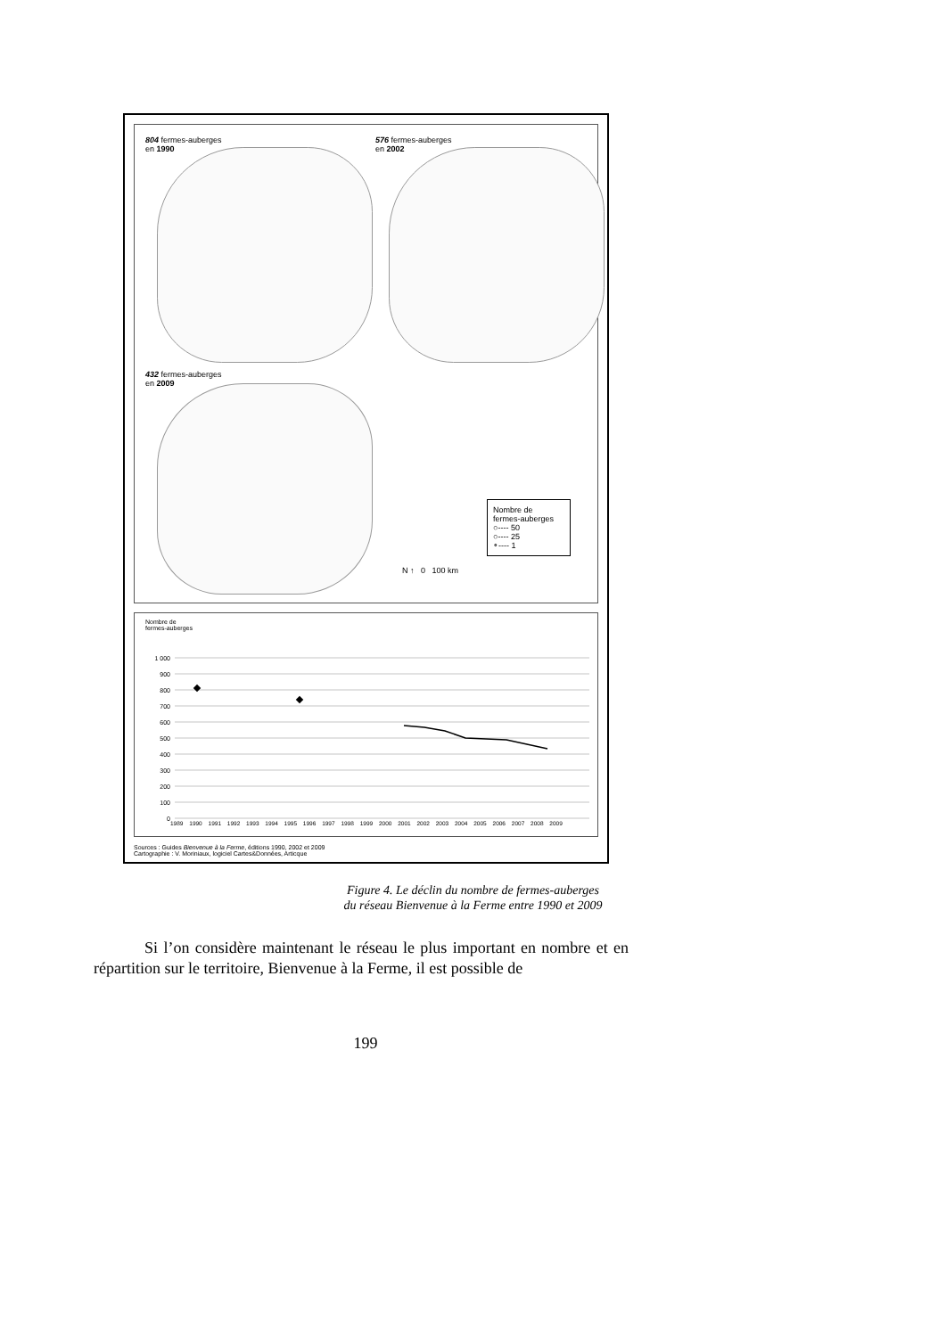804 fermes-auberges
en 1990
576 fermes-auberges
en 2002
432 fermes-auberges
en 2009
Nombre de
fermes-auberges
○---- 50
○---- 25
∘---- 1
N ↑ 0 100 km
Nombre de
fermes-auberges
1 000
900
800
700
600
500
400
300
200
100
0
1989 1990 1991 1992 1993 1994 1995 1996 1997 1998 1999 2000 2001 2002 2003 2004 2005 2006 2007 2008 2009
Sources : Guides Bienvenue à la Ferme, éditions 1990, 2002 et 2009
Cartographie : V. Moriniaux, logiciel Cartes&Données, Articque
Figure 4. Le déclin du nombre de fermes-auberges
du réseau Bienvenue à la Ferme entre 1990 et 2009
Si l’on considère maintenant le réseau le plus important en nombre et en répartition sur le territoire, Bienvenue à la Ferme, il est possible de
199